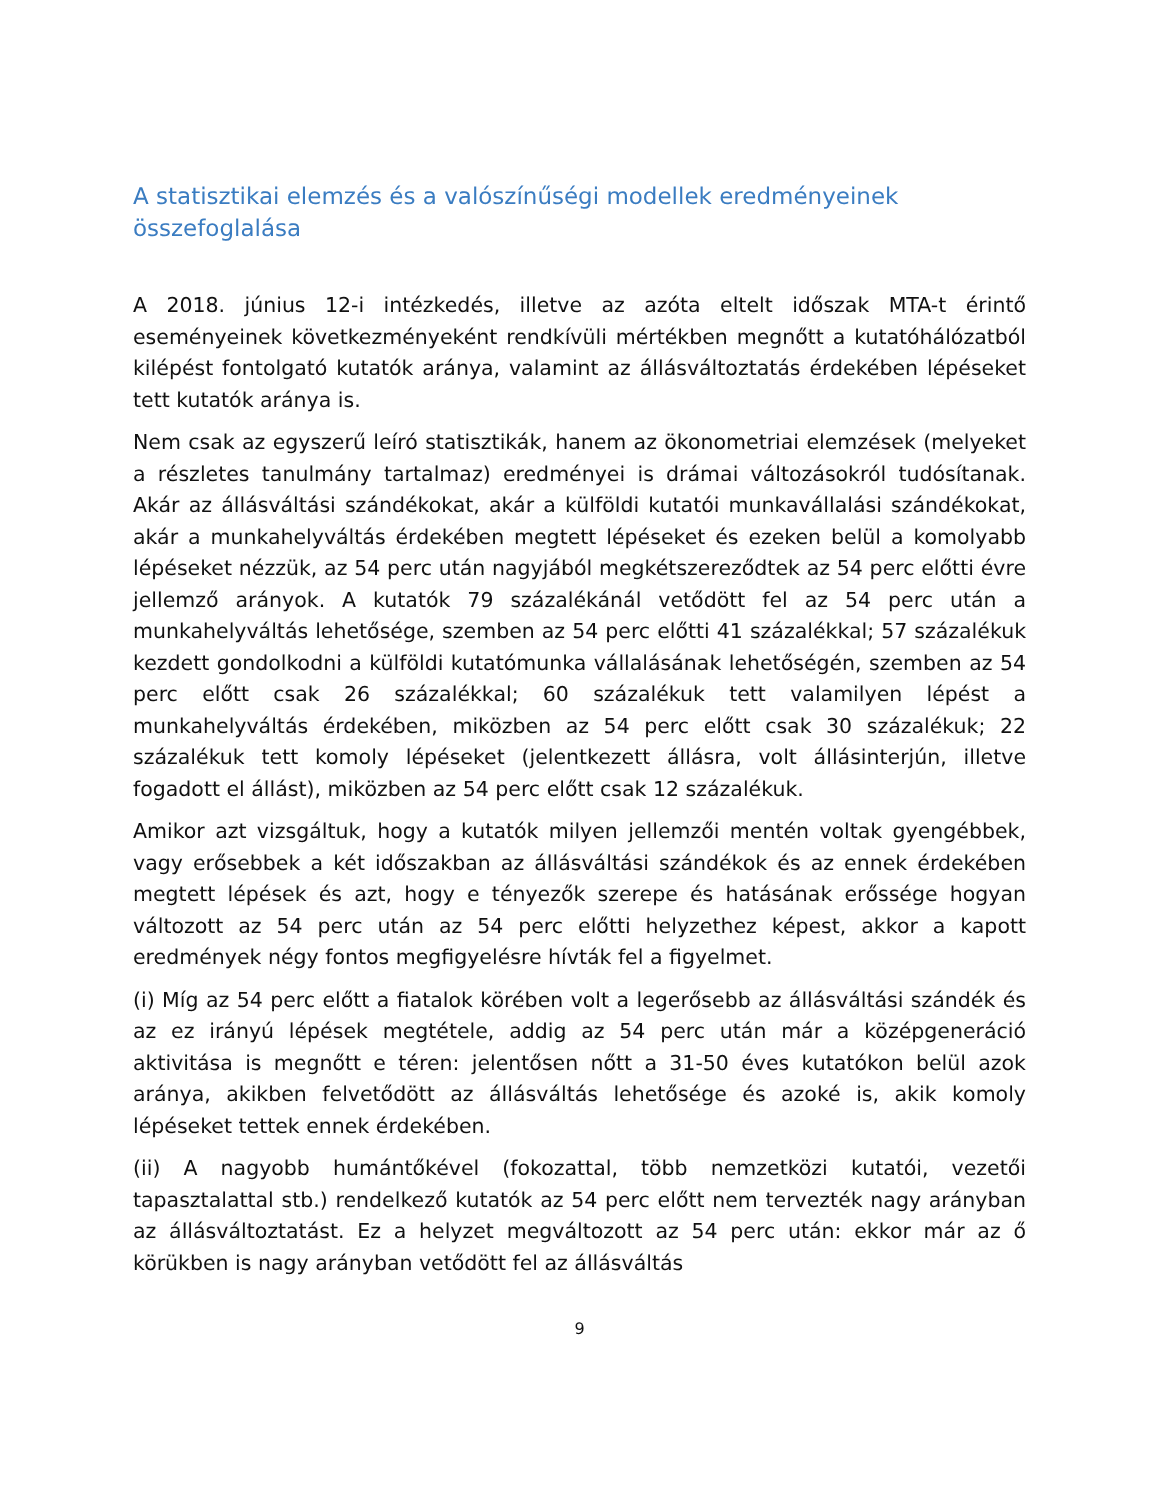A statisztikai elemzés és a valószínűségi modellek eredményeinek összefoglalása
A 2018. június 12-i intézkedés, illetve az azóta eltelt időszak MTA-t érintő eseményeinek következményeként rendkívüli mértékben megnőtt a kutatóhálózatból kilépést fontolgató kutatók aránya, valamint az állásváltoztatás érdekében lépéseket tett kutatók aránya is.
Nem csak az egyszerű leíró statisztikák, hanem az ökonometriai elemzések (melyeket a részletes tanulmány tartalmaz) eredményei is drámai változásokról tudósítanak. Akár az állásváltási szándékokat, akár a külföldi kutatói munkavállalási szándékokat, akár a munkahelyváltás érdekében megtett lépéseket és ezeken belül a komolyabb lépéseket nézzük, az 54 perc után nagyjából megkétszereződtek az 54 perc előtti évre jellemző arányok. A kutatók 79 százalékánál vetődött fel az 54 perc után a munkahelyváltás lehetősége, szemben az 54 perc előtti 41 százalékkal; 57 százalékuk kezdett gondolkodni a külföldi kutatómunka vállalásának lehetőségén, szemben az 54 perc előtt csak 26 százalékkal; 60 százalékuk tett valamilyen lépést a munkahelyváltás érdekében, miközben az 54 perc előtt csak 30 százalékuk; 22 százalékuk tett komoly lépéseket (jelentkezett állásra, volt állásinterjún, illetve fogadott el állást), miközben az 54 perc előtt csak 12 százalékuk.
Amikor azt vizsgáltuk, hogy a kutatók milyen jellemzői mentén voltak gyengébbek, vagy erősebbek a két időszakban az állásváltási szándékok és az ennek érdekében megtett lépések és azt, hogy e tényezők szerepe és hatásának erőssége hogyan változott az 54 perc után az 54 perc előtti helyzethez képest, akkor a kapott eredmények négy fontos megfigyelésre hívták fel a figyelmet.
(i) Míg az 54 perc előtt a fiatalok körében volt a legerősebb az állásváltási szándék és az ez irányú lépések megtétele, addig az 54 perc után már a középgeneráció aktivitása is megnőtt e téren: jelentősen nőtt a 31-50 éves kutatókon belül azok aránya, akikben felvetődött az állásváltás lehetősége és azoké is, akik komoly lépéseket tettek ennek érdekében.
(ii) A nagyobb humántőkével (fokozattal, több nemzetközi kutatói, vezetői tapasztalattal stb.) rendelkező kutatók az 54 perc előtt nem tervezték nagy arányban az állásváltoztatást. Ez a helyzet megváltozott az 54 perc után: ekkor már az ő körükben is nagy arányban vetődött fel az állásváltás
9